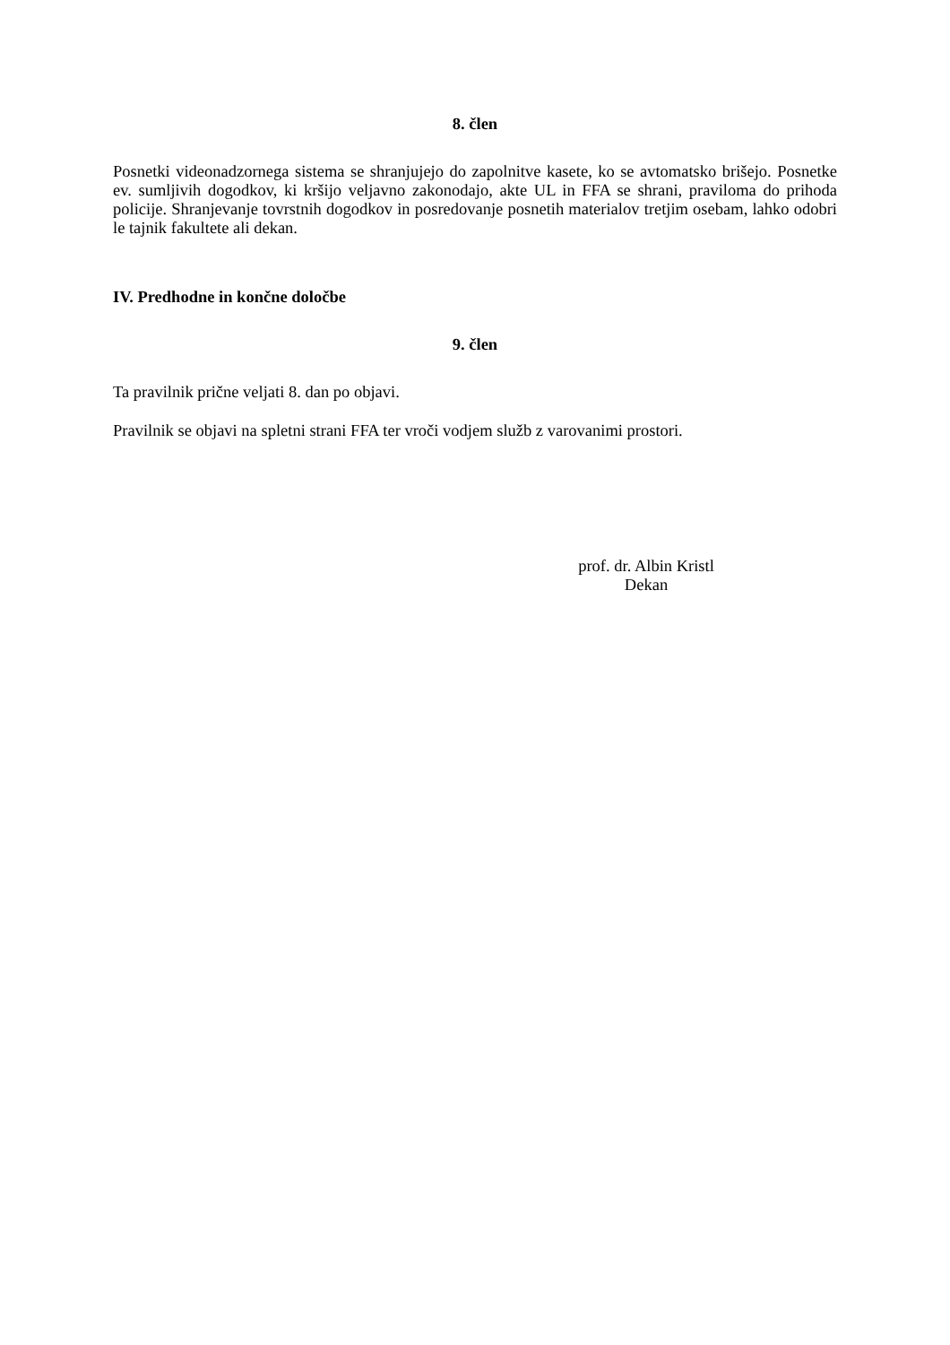8. člen
Posnetki videonadzornega sistema se shranjujejo do zapolnitve kasete, ko se avtomatsko brišejo. Posnetke ev. sumljivih dogodkov, ki kršijo veljavno zakonodajo, akte UL in FFA se shrani, praviloma do prihoda policije. Shranjevanje tovrstnih dogodkov in posredovanje posnetih materialov tretjim osebam, lahko odobri le tajnik fakultete ali dekan.
IV. Predhodne in končne določbe
9. člen
Ta pravilnik prične veljati 8. dan po objavi.
Pravilnik se objavi na spletni strani FFA ter vroči vodjem služb z varovanimi prostori.
prof. dr. Albin Kristl
Dekan